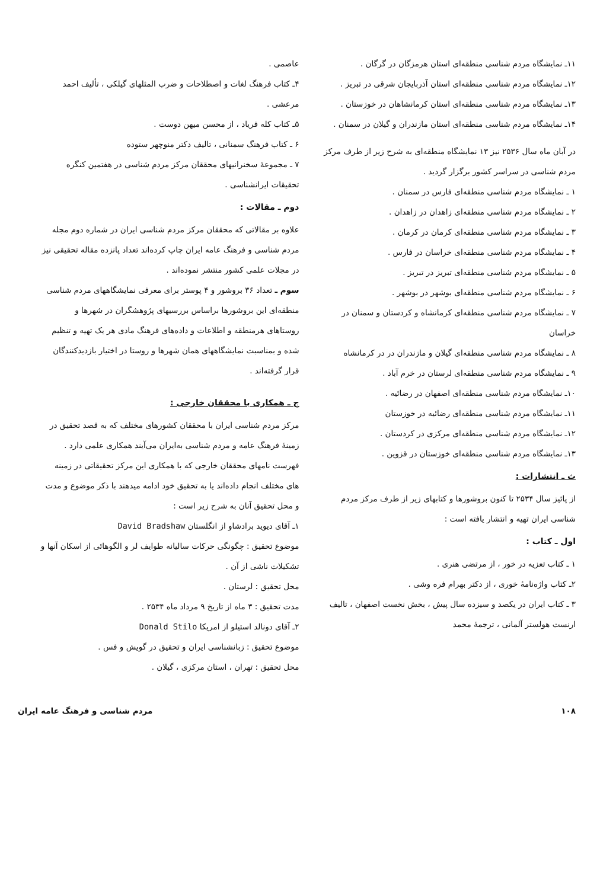۱۱ـ نمایشگاه مردم شناسی منطقه‌ای استان هرمزگان در گرگان .
۱۲ـ نمایشگاه مردم شناسی منطقه‌ای استان آذربایجان شرقی در تبریز .
۱۳ـ نمایشگاه مردم شناسی منطقه‌ای استان کرمانشاهان در خوزستان .
۱۴ـ نمایشگاه مردم شناسی منطقه‌ای استان مازندران و گیلان در سمنان .
در آبان ماه سال ۲۵۳۶ نیز ۱۳ نمایشگاه منطقه‌ای به شرح زیر از طرف مرکز مردم شناسی در سراسر کشور برگزار گردید .
۱ ـ نمایشگاه مردم شناسی منطقه‌ای فارس در سمنان .
۲ ـ نمایشگاه مردم شناسی منطقه‌ای زاهدان در زاهدان .
۳ ـ نمایشگاه مردم شناسی منطقه‌ای کرمان در کرمان .
۴ ـ نمایشگاه مردم شناسی منطقه‌ای خراسان در فارس .
۵ ـ نمایشگاه مردم شناسی منطقه‌ای تبریز در تبریز .
۶ ـ نمایشگاه مردم شناسی منطقه‌ای بوشهر در بوشهر .
۷ ـ نمایشگاه مردم شناسی منطقه‌ای کرمانشاه و کردستان و سمنان در خراسان
۸ ـ نمایشگاه مردم شناسی منطقه‌ای گیلان و مازندران در در کرمانشاه
۹ ـ نمایشگاه مردم شناسی منطقه‌ای لرستان در خرم آباد .
۱۰ـ نمایشگاه مردم شناسی منطقه‌ای اصفهان در رضائیه .
۱۱ـ نمایشگاه مردم شناسی منطقه‌ای رضائیه در خوزستان
۱۲ـ نمایشگاه مردم شناسی منطقه‌ای مرکزی در کردستان .
۱۳ـ نمایشگاه مردم شناسی منطقه‌ای خوزستان در قزوین .
ث ـ انتشارات :
از پائیز سال ۲۵۳۴ تا کنون بروشورها و کتابهای زیر از طرف مرکز مردم شناسی ایران تهیه و انتشار یافته است :
اول ـ کتاب :
۱ ـ کتاب تعزیه در خور ، از مرتضی هنری .
۲ـ کتاب واژه‌نامهٔ خوری ، از دکتر بهرام فره وشی .
۳ ـ کتاب ایران در یکصد و سیزده سال پیش ، بخش نخست اصفهان ، تالیف ارنست هولستر آلمانی ، ترجمهٔ محمد
عاصمی .
۴ـ کتاب فرهنگ لغات و اصطلاحات و ضرب المثلهای گیلکی ، تألیف احمد مرعشی .
۵ـ کتاب کله فریاد ، از محسن میهن دوست .
۶ ـ کتاب فرهنگ سمنانی ، تالیف دکتر منوچهر ستوده
۷ ـ مجموعهٔ سخنرانیهای محققان مرکز مردم شناسی در هفتمین کنگره تحقیقات ایرانشناسی .
دوم ـ مقالات :
علاوه بر مقالاتی که محققان مرکز مردم شناسی ایران در شماره دوم مجله مردم شناسی و فرهنگ عامه ایران چاپ کرده‌اند تعداد پانزده مقاله تحقیقی نیز در مجلات علمی کشور منتشر نموده‌اند .
سوم ـ تعداد ۳۶ بروشور و ۴ پوستر برای معرفی نمایشگاههای مردم شناسی منطقه‌ای این بروشورها براساس بررسیهای پژوهشگران در شهرها و روستاهای هرمنطقه و اطلاعات و داده‌های فرهنگ مادی هر یک تهیه و تنظیم شده و بمناسبت نمایشگاههای همان شهرها و روستا در اختیار بازدیدکنندگان قرار گرفته‌اند .
ج ـ همکاری با محققان خارجی :
مرکز مردم شناسی ایران با محققان کشورهای مختلف که به قصد تحقیق در زمینهٔ فرهنگ عامه و مردم شناسی به‌ایران می‌آیند همکاری علمی دارد . فهرست نامهای محققان خارجی که با همکاری این مرکز تحقیقاتی در زمینه های مختلف انجام داده‌اند یا به تحقیق خود ادامه میدهند با ذکر موضوع و مدت و محل تحقیق آنان به شرح زیر است :
۱ـ آقای دیوید برادشاو از انگلستان David Bradshaw
موضوع تحقیق : چگونگی حرکات سالیانه طوایف لر و الگوهائی از اسکان آنها و تشکیلات ناشی از آن .
محل تحقیق : لرستان .
مدت تحقیق : ۳ ماه از تاریخ ۹ مرداد ماه ۲۵۳۴ .
۲ـ آقای دونالد استیلو از امریکا Donald Stilo
موضوع تحقیق : زبانشناسی ایران و تحقیق در گویش و فس .
محل تحقیق : تهران ، استان مرکزی ، گیلان .
۱۰۸ مردم شناسی و فرهنگ عامه ایران